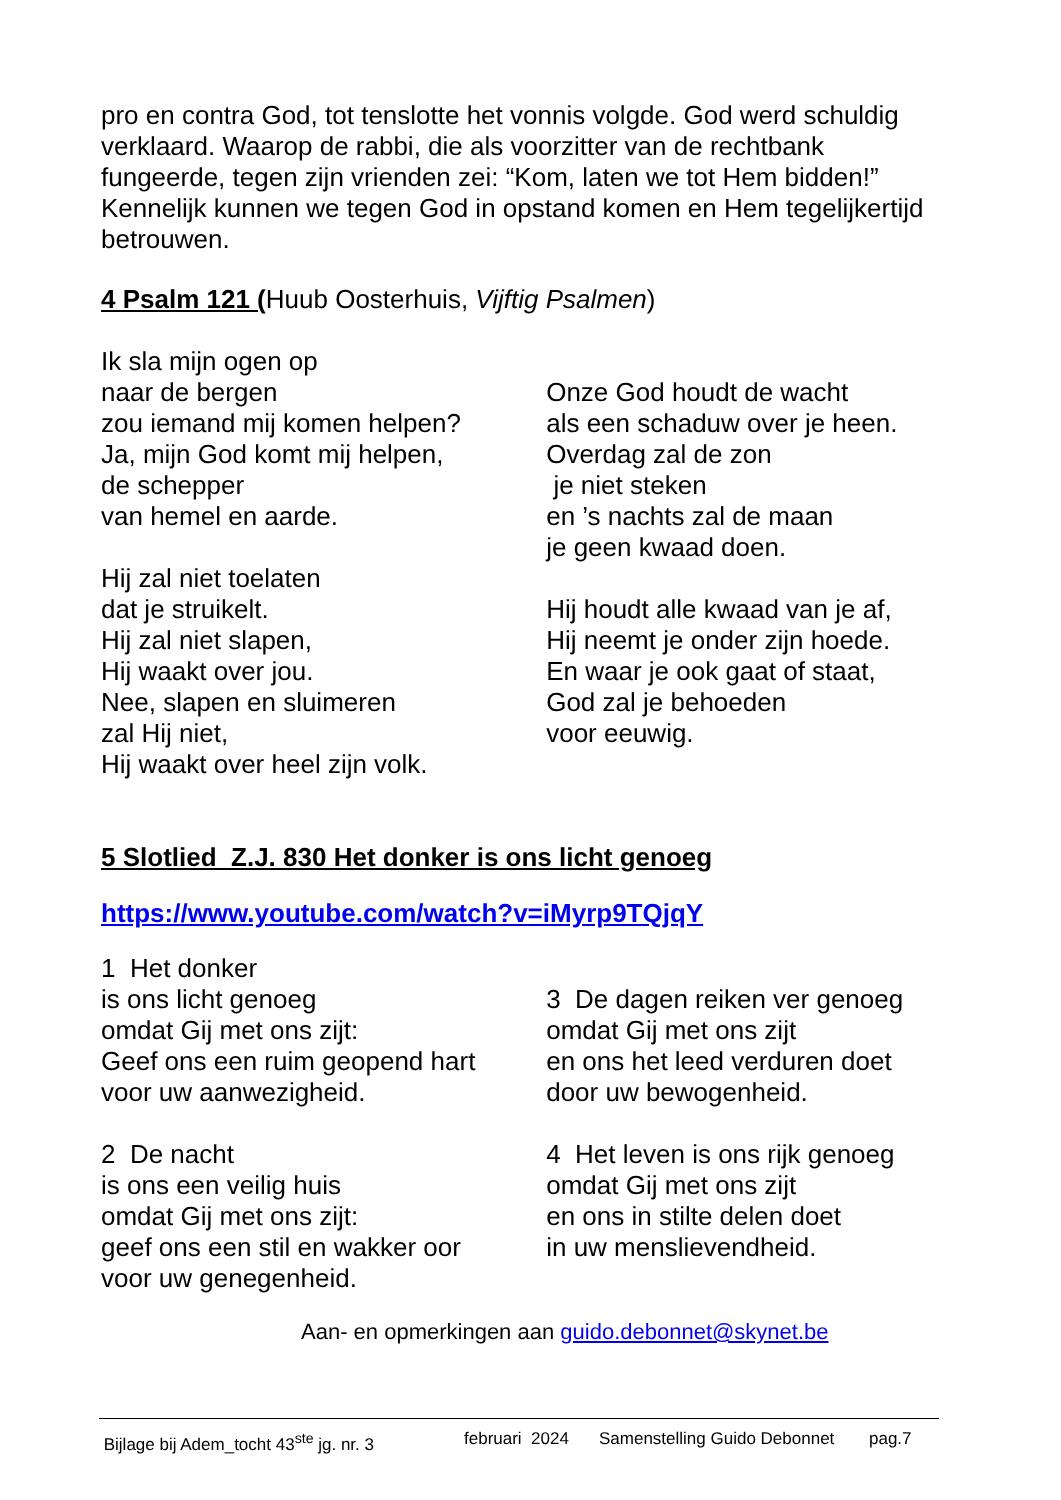pro en contra God, tot tenslotte het vonnis volgde. God werd schuldig verklaard. Waarop de rabbi, die als voorzitter van de rechtbank fungeerde, tegen zijn vrienden zei: “Kom, laten we tot Hem bidden!” Kennelijk kunnen we tegen God in opstand komen en Hem tegelijkertijd betrouwen.
4 Psalm 121 (Huub Oosterhuis, Vijftig Psalmen)
Ik sla mijn ogen op
naar de bergen
zou iemand mij komen helpen?
Ja, mijn God komt mij helpen,
de schepper
van hemel en aarde.
Hij zal niet toelaten
dat je struikelt.
Hij zal niet slapen,
Hij waakt over jou.
Nee, slapen en sluimeren
zal Hij niet,
Hij waakt over heel zijn volk.
Onze God houdt de wacht
als een schaduw over je heen.
Overdag zal de zon
je niet steken
en ’s nachts zal de maan
je geen kwaad doen.
Hij houdt alle kwaad van je af,
Hij neemt je onder zijn hoede.
En waar je ook gaat of staat,
God zal je behoeden
voor eeuwig.
5 Slotlied Z.J. 830 Het donker is ons licht genoeg
https://www.youtube.com/watch?v=iMyrp9TQjqY
1 Het donker
is ons licht genoeg
omdat Gij met ons zijt:
Geef ons een ruim geopend hart
voor uw aanwezigheid.
2 De nacht
is ons een veilig huis
omdat Gij met ons zijt:
geef ons een stil en wakker oor
voor uw genegenheid.
3 De dagen reiken ver genoeg
omdat Gij met ons zijt
en ons het leed verduren doet
door uw bewogenheid.
4 Het leven is ons rijk genoeg
omdat Gij met ons zijt
en ons in stilte delen doet
in uw menslievendheid.
Aan- en opmerkingen aan guido.debonnet@skynet.be
Bijlage bij Adem_tocht 43<sup>ste</sup> jg. nr. 3 februari 2024 Samenstelling Guido Debonnet pag.7